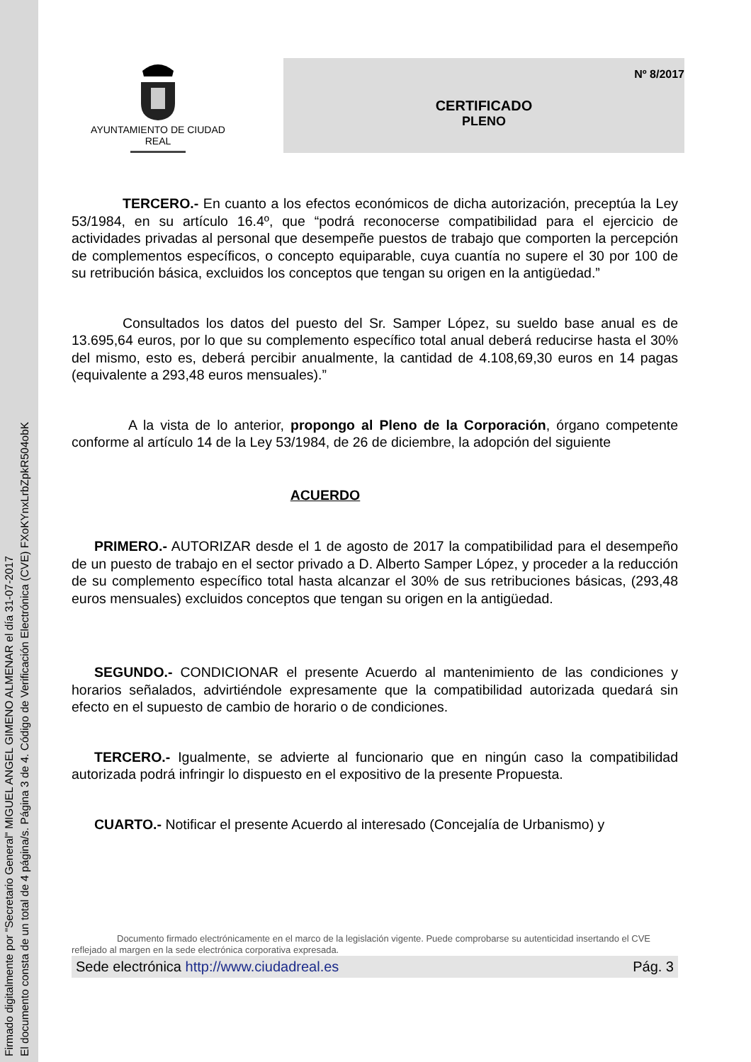Firmado digitalmente por "Secretario General" MIGUEL ANGEL GIMENO ALMENAR el día 31-07-2017
El documento consta de un total de 4 página/s. Página 3 de 4. Código de Verificación Electrónica (CVE) FXoKYnxLrbZpkR504obK
AYUNTAMIENTO DE CIUDAD REAL
Nº 8/2017
CERTIFICADO
PLENO
TERCERO.- En cuanto a los efectos económicos de dicha autorización, preceptúa la Ley 53/1984, en su artículo 16.4º, que “podrá reconocerse compatibilidad para el ejercicio de actividades privadas al personal que desempeñe puestos de trabajo que comporten la percepción de complementos específicos, o concepto equiparable, cuya cuantía no supere el 30 por 100 de su retribución básica, excluidos los conceptos que tengan su origen en la antigüedad.”
Consultados los datos del puesto del Sr. Samper López, su sueldo base anual es de 13.695,64 euros, por lo que su complemento específico total anual deberá reducirse hasta el 30% del mismo, esto es, deberá percibir anualmente, la cantidad de 4.108,69,30 euros en 14 pagas (equivalente a 293,48 euros mensuales).”
A la vista de lo anterior, propongo al Pleno de la Corporación, órgano competente conforme al artículo 14 de la Ley 53/1984, de 26 de diciembre, la adopción del siguiente
ACUERDO
PRIMERO.- AUTORIZAR desde el 1 de agosto de 2017 la compatibilidad para el desempeño de un puesto de trabajo en el sector privado a D. Alberto Samper López, y proceder a la reducción de su complemento específico total hasta alcanzar el 30% de sus retribuciones básicas, (293,48 euros mensuales) excluidos conceptos que tengan su origen en la antigüedad.
SEGUNDO.- CONDICIONAR el presente Acuerdo al mantenimiento de las condiciones y horarios señalados, advirtiéndole expresamente que la compatibilidad autorizada quedará sin efecto en el supuesto de cambio de horario o de condiciones.
TERCERO.- Igualmente, se advierte al funcionario que en ningún caso la compatibilidad autorizada podrá infringir lo dispuesto en el expositivo de la presente Propuesta.
CUARTO.- Notificar el presente Acuerdo al interesado (Concejalía de Urbanismo) y
Documento firmado electrónicamente en el marco de la legislación vigente. Puede comprobarse su autenticidad insertando el CVE reflejado al margen en la sede electrónica corporativa expresada.
Sede electrónica http://www.ciudadreal.es Pág. 3